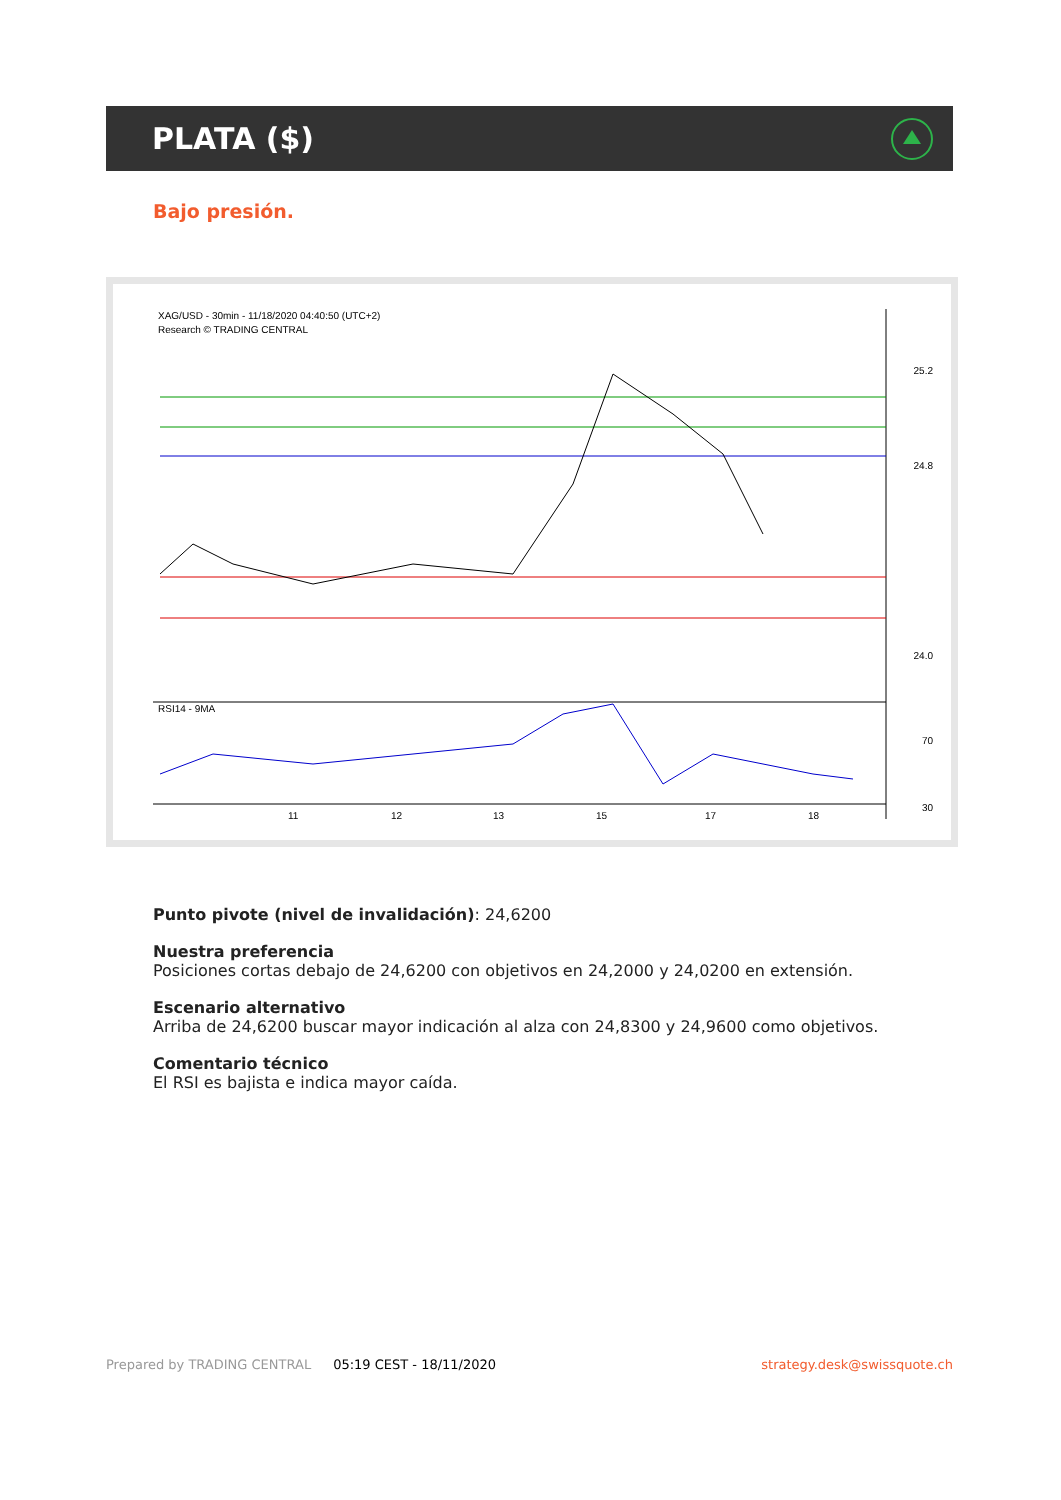PLATA ($)
Bajo presión.
XAG/USD - 30min - 11/18/2020 04:40:50 (UTC+2)
Research © TRADING CENTRAL
25.2
24.8
24.0
70
30
RSI14 - 9MA
11
12
13
15
17
18
Punto pivote (nivel de invalidación): 24,6200
Nuestra preferencia
Posiciones cortas debajo de 24,6200 con objetivos en 24,2000 y 24,0200 en extensión.
Escenario alternativo
Arriba de 24,6200 buscar mayor indicación al alza con 24,8300 y 24,9600 como objetivos.
Comentario técnico
El RSI es bajista e indica mayor caída.
Prepared by TRADING CENTRAL 05:19 CEST - 18/11/2020 strategy.desk@swissquote.ch